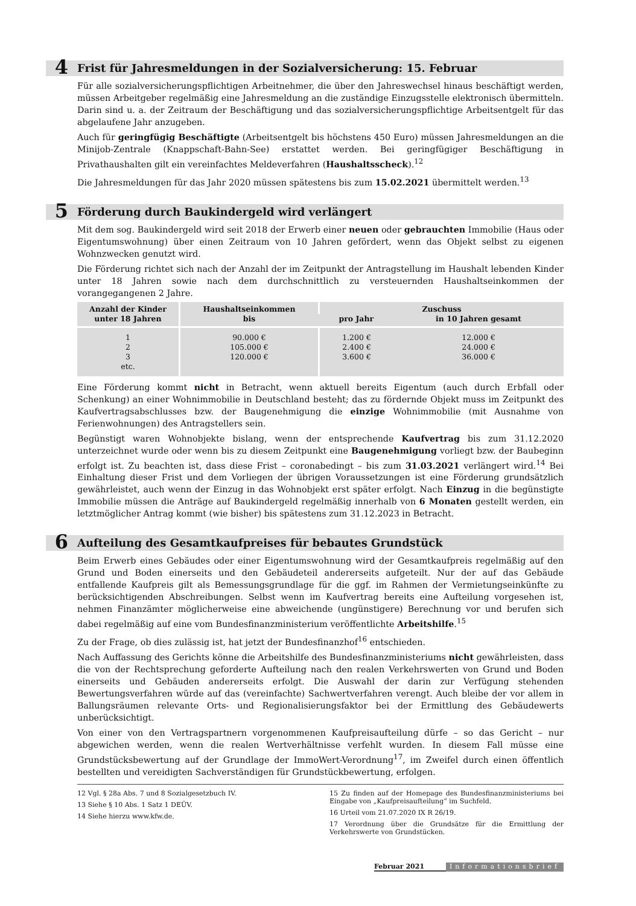4 Frist für Jahresmeldungen in der Sozialversicherung: 15. Februar
Für alle sozialversicherungspflichtigen Arbeitnehmer, die über den Jahreswechsel hinaus beschäftigt werden, müssen Arbeitgeber regelmäßig eine Jahresmeldung an die zuständige Einzugsstelle elektronisch übermitteln. Darin sind u. a. der Zeitraum der Beschäftigung und das sozialversicherungspflichtige Arbeitsentgelt für das abgelaufene Jahr anzugeben.
Auch für geringfügig Beschäftigte (Arbeitsentgelt bis höchstens 450 Euro) müssen Jahresmeldungen an die Minijob-Zentrale (Knappschaft-Bahn-See) erstattet werden. Bei geringfügiger Beschäftigung in Privathaushalten gilt ein vereinfachtes Meldeverfahren (Haushaltsscheck).<sup>12</sup>
Die Jahresmeldungen für das Jahr 2020 müssen spätestens bis zum 15.02.2021 übermittelt werden.<sup>13</sup>
5 Förderung durch Baukindergeld wird verlängert
Mit dem sog. Baukindergeld wird seit 2018 der Erwerb einer neuen oder gebrauchten Immobilie (Haus oder Eigentumswohnung) über einen Zeitraum von 10 Jahren gefördert, wenn das Objekt selbst zu eigenen Wohnzwecken genutzt wird.
Die Förderung richtet sich nach der Anzahl der im Zeitpunkt der Antragstellung im Haushalt lebenden Kinder unter 18 Jahren sowie nach dem durchschnittlich zu versteuernden Haushaltseinkommen der vorangegangenen 2 Jahre.
| Anzahl der Kinder unter 18 Jahren | Haushaltseinkommen bis | Zuschuss | |
| --- | --- | --- | --- |
| | | pro Jahr | in 10 Jahren gesamt |
| 1 2 3 etc. | 90.000 € 105.000 € 120.000 € | 1.200 € 2.400 € 3.600 € | 12.000 € 24.000 € 36.000 € |
Eine Förderung kommt nicht in Betracht, wenn aktuell bereits Eigentum (auch durch Erbfall oder Schenkung) an einer Wohnimmobilie in Deutschland besteht; das zu fördernde Objekt muss im Zeitpunkt des Kaufvertragsabschlusses bzw. der Baugenehmigung die einzige Wohnimmobilie (mit Ausnahme von Ferienwohnungen) des Antragstellers sein.
Begünstigt waren Wohnobjekte bislang, wenn der entsprechende Kaufvertrag bis zum 31.12.2020 unterzeichnet wurde oder wenn bis zu diesem Zeitpunkt eine Baugenehmigung vorliegt bzw. der Baubeginn erfolgt ist. Zu beachten ist, dass diese Frist – coronabedingt – bis zum 31.03.2021 verlängert wird.<sup>14</sup> Bei Einhaltung dieser Frist und dem Vorliegen der übrigen Voraussetzungen ist eine Förderung grundsätzlich gewährleistet, auch wenn der Einzug in das Wohnobjekt erst später erfolgt. Nach Einzug in die begünstigte Immobilie müssen die Anträge auf Baukindergeld regelmäßig innerhalb von 6 Monaten gestellt werden, ein letztmöglicher Antrag kommt (wie bisher) bis spätestens zum 31.12.2023 in Betracht.
6 Aufteilung des Gesamtkaufpreises für bebautes Grundstück
Beim Erwerb eines Gebäudes oder einer Eigentumswohnung wird der Gesamtkaufpreis regelmäßig auf den Grund und Boden einerseits und den Gebäudeteil andererseits aufgeteilt. Nur der auf das Gebäude entfallende Kaufpreis gilt als Bemessungsgrundlage für die ggf. im Rahmen der Vermietungseinkünfte zu berücksichtigenden Abschreibungen. Selbst wenn im Kaufvertrag bereits eine Aufteilung vorgesehen ist, nehmen Finanzämter möglicherweise eine abweichende (ungünstigere) Berechnung vor und berufen sich dabei regelmäßig auf eine vom Bundesfinanzministerium veröffentlichte Arbeitshilfe.<sup>15</sup>
Zu der Frage, ob dies zulässig ist, hat jetzt der Bundesfinanzhof<sup>16</sup> entschieden.
Nach Auffassung des Gerichts könne die Arbeitshilfe des Bundesfinanzministeriums nicht gewährleisten, dass die von der Rechtsprechung geforderte Aufteilung nach den realen Verkehrswerten von Grund und Boden einerseits und Gebäuden andererseits erfolgt. Die Auswahl der darin zur Verfügung stehenden Bewertungsverfahren würde auf das (vereinfachte) Sachwertverfahren verengt. Auch bleibe der vor allem in Ballungsräumen relevante Orts- und Regionalisierungsfaktor bei der Ermittlung des Gebäudewerts unberücksichtigt.
Von einer von den Vertragspartnern vorgenommenen Kaufpreisaufteilung dürfe – so das Gericht – nur abgewichen werden, wenn die realen Wertverhältnisse verfehlt wurden. In diesem Fall müsse eine Grundstücksbewertung auf der Grundlage der ImmoWert-Verordnung<sup>17</sup>, im Zweifel durch einen öffentlich bestellten und vereidigten Sachverständigen für Grundstückbewertung, erfolgen.
12 Vgl. § 28a Abs. 7 und 8 Sozialgesetzbuch IV.
13 Siehe § 10 Abs. 1 Satz 1 DEÜV.
14 Siehe hierzu www.kfw.de.
15 Zu finden auf der Homepage des Bundesfinanzministeriums bei Eingabe von „Kaufpreisaufteilung“ im Suchfeld.
16 Urteil vom 21.07.2020 IX R 26/19.
17 Verordnung über die Grundsätze für die Ermittlung der Verkehrswerte von Grundstücken.
Februar 2021 Informationsbrief